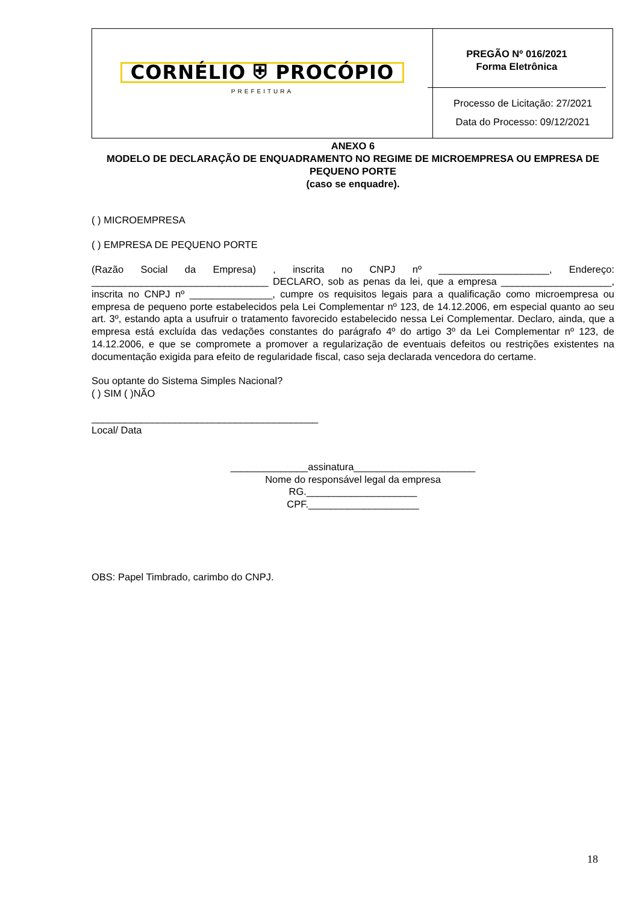| CORNÉLIO ⛨ PROCÓPIO PREFEITURA | PREGÃO Nº 016/2021 Forma Eletrônica Processo de Licitação: 27/2021 Data do Processo: 09/12/2021 |
ANEXO 6
MODELO DE DECLARAÇÃO DE ENQUADRAMENTO NO REGIME DE MICROEMPRESA OU EMPRESA DE PEQUENO PORTE
(caso se enquadre).
( ) MICROEMPRESA
( ) EMPRESA DE PEQUENO PORTE
(Razão Social da Empresa) , inscrita no CNPJ nº ____________________, Endereço: ________________________________ DECLARO, sob as penas da lei, que a empresa ____________________, inscrita no CNPJ nº _______________, cumpre os requisitos legais para a qualificação como microempresa ou empresa de pequeno porte estabelecidos pela Lei Complementar nº 123, de 14.12.2006, em especial quanto ao seu art. 3º, estando apta a usufruir o tratamento favorecido estabelecido nessa Lei Complementar. Declaro, ainda, que a empresa está excluída das vedações constantes do parágrafo 4º do artigo 3º da Lei Complementar nº 123, de 14.12.2006, e que se compromete a promover a regularização de eventuais defeitos ou restrições existentes na documentação exigida para efeito de regularidade fiscal, caso seja declarada vencedora do certame.
Sou optante do Sistema Simples Nacional?
( ) SIM ( )NÃO
_________________________________________
Local/ Data
______________assinatura______________________
Nome do responsável legal da empresa
RG.____________________
CPF.____________________
OBS: Papel Timbrado, carimbo do CNPJ.
18